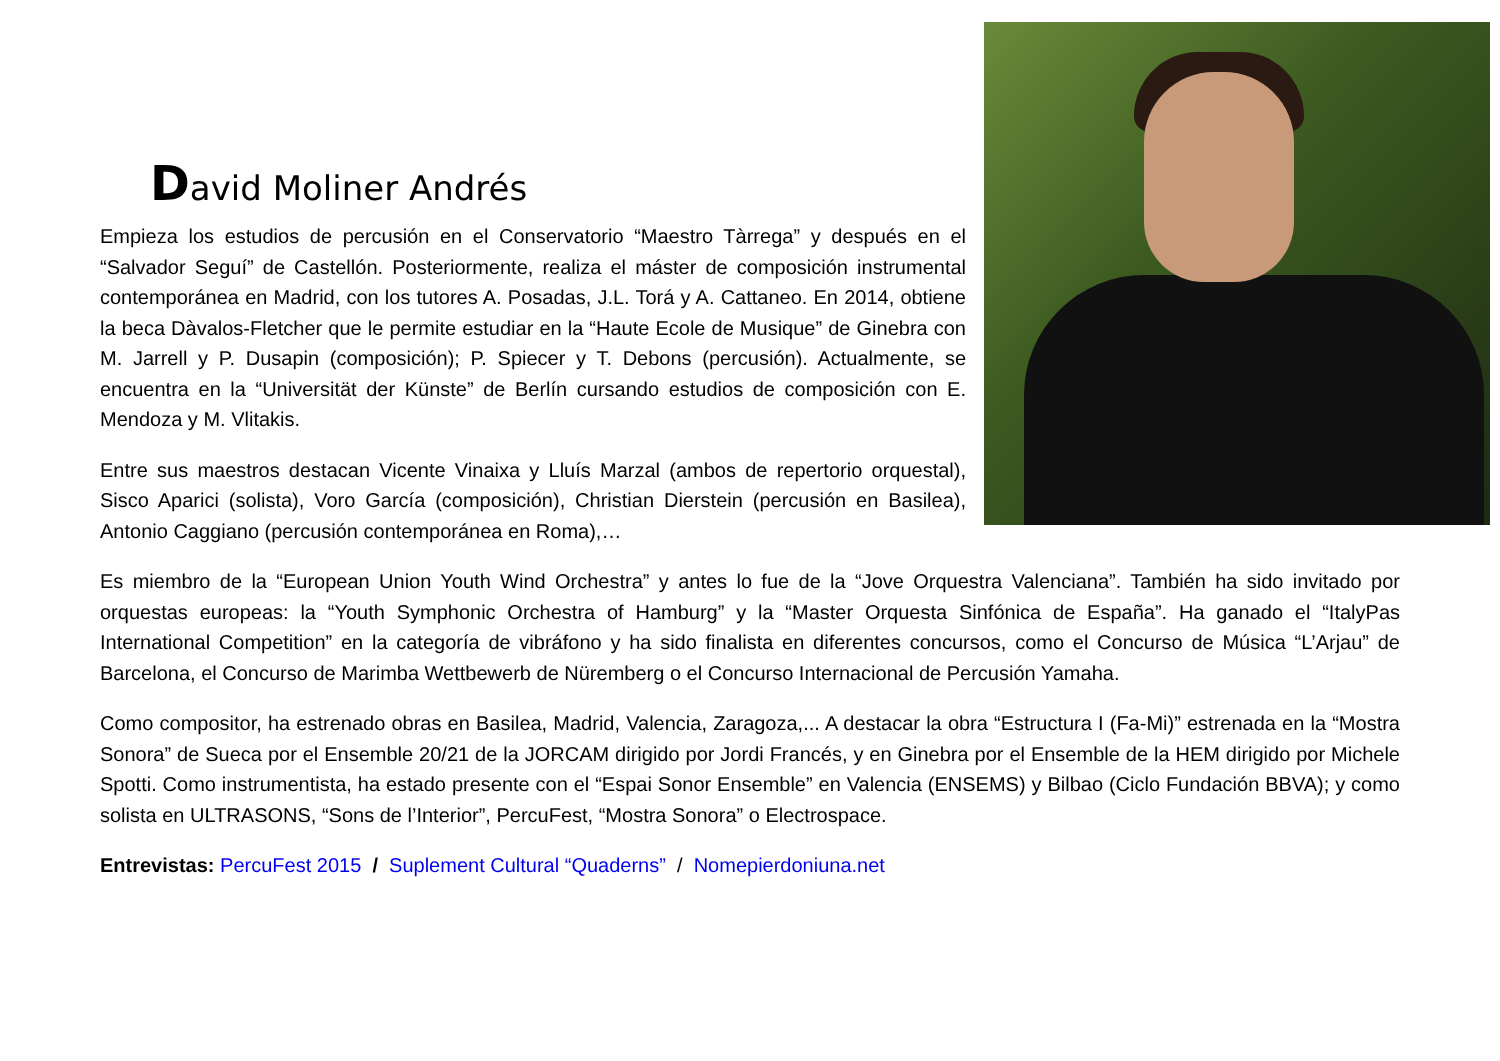David Moliner Andrés
Empieza los estudios de percusión en el Conservatorio “Maestro Tàrrega” y después en el “Salvador Seguí” de Castellón. Posteriormente, realiza el máster de composición instrumental contemporánea en Madrid, con los tutores A. Posadas, J.L. Torá y A. Cattaneo. En 2014, obtiene la beca Dàvalos-Fletcher que le permite estudiar en la “Haute Ecole de Musique” de Ginebra con M. Jarrell y P. Dusapin (composición); P. Spiecer y T. Debons (percusión). Actualmente, se encuentra en la “Universität der Künste” de Berlín cursando estudios de composición con E. Mendoza y M. Vlitakis.
Entre sus maestros destacan Vicente Vinaixa y Lluís Marzal (ambos de repertorio orquestal), Sisco Aparici (solista), Voro García (composición), Christian Dierstein (percusión en Basilea), Antonio Caggiano (percusión contemporánea en Roma),…
Es miembro de la “European Union Youth Wind Orchestra” y antes lo fue de la “Jove Orquestra Valenciana”. También ha sido invitado por orquestas europeas: la “Youth Symphonic Orchestra of Hamburg” y la “Master Orquesta Sinfónica de España”. Ha ganado el “ItalyPas International Competition” en la categoría de vibráfono y ha sido finalista en diferentes concursos, como el Concurso de Música “L’Arjau” de Barcelona, el Concurso de Marimba Wettbewerb de Nüremberg o el Concurso Internacional de Percusión Yamaha.
Como compositor, ha estrenado obras en Basilea, Madrid, Valencia, Zaragoza,... A destacar la obra “Estructura I (Fa-Mi)” estrenada en la “Mostra Sonora” de Sueca por el Ensemble 20/21 de la JORCAM dirigido por Jordi Francés, y en Ginebra por el Ensemble de la HEM dirigido por Michele Spotti. Como instrumentista, ha estado presente con el “Espai Sonor Ensemble” en Valencia (ENSEMS) y Bilbao (Ciclo Fundación BBVA); y como solista en ULTRASONS, “Sons de l’Interior”, PercuFest, “Mostra Sonora” o Electrospace.
Entrevistas: PercuFest 2015 / Suplement Cultural “Quaderns” / Nomepierdoniuna.net